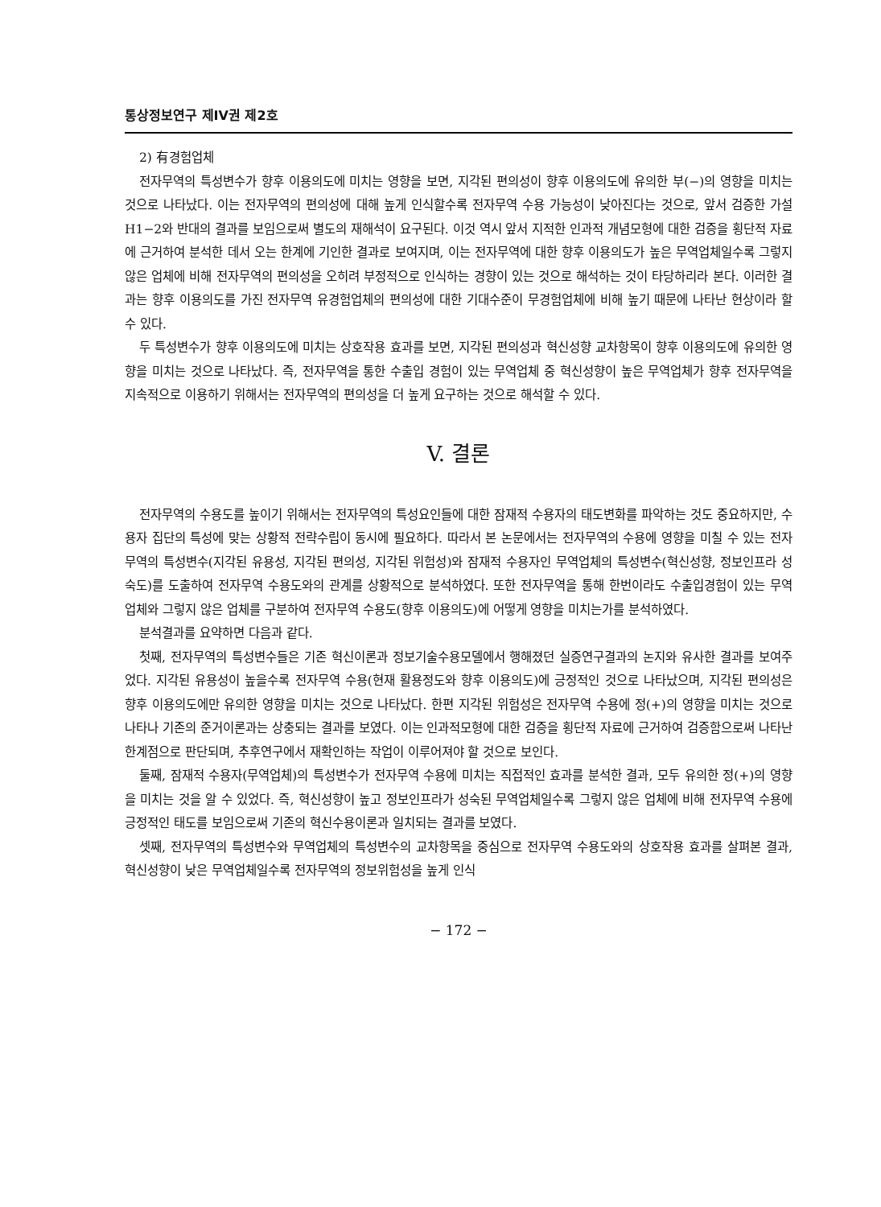통상정보연구 제IV권 제2호
2) 有경험업체
전자무역의 특성변수가 향후 이용의도에 미치는 영향을 보면, 지각된 편의성이 향후 이용의도에 유의한 부(−)의 영향을 미치는 것으로 나타났다. 이는 전자무역의 편의성에 대해 높게 인식할수록 전자무역 수용 가능성이 낮아진다는 것으로, 앞서 검증한 가설 H1−2와 반대의 결과를 보임으로써 별도의 재해석이 요구된다. 이것 역시 앞서 지적한 인과적 개념모형에 대한 검증을 횡단적 자료에 근거하여 분석한 데서 오는 한계에 기인한 결과로 보여지며, 이는 전자무역에 대한 향후 이용의도가 높은 무역업체일수록 그렇지 않은 업체에 비해 전자무역의 편의성을 오히려 부정적으로 인식하는 경향이 있는 것으로 해석하는 것이 타당하리라 본다. 이러한 결과는 향후 이용의도를 가진 전자무역 유경험업체의 편의성에 대한 기대수준이 무경험업체에 비해 높기 때문에 나타난 현상이라 할 수 있다.
두 특성변수가 향후 이용의도에 미치는 상호작용 효과를 보면, 지각된 편의성과 혁신성향 교차항목이 향후 이용의도에 유의한 영향을 미치는 것으로 나타났다. 즉, 전자무역을 통한 수출입 경험이 있는 무역업체 중 혁신성향이 높은 무역업체가 향후 전자무역을 지속적으로 이용하기 위해서는 전자무역의 편의성을 더 높게 요구하는 것으로 해석할 수 있다.
V. 결론
전자무역의 수용도를 높이기 위해서는 전자무역의 특성요인들에 대한 잠재적 수용자의 태도변화를 파악하는 것도 중요하지만, 수용자 집단의 특성에 맞는 상황적 전략수립이 동시에 필요하다. 따라서 본 논문에서는 전자무역의 수용에 영향을 미칠 수 있는 전자무역의 특성변수(지각된 유용성, 지각된 편의성, 지각된 위험성)와 잠재적 수용자인 무역업체의 특성변수(혁신성향, 정보인프라 성숙도)를 도출하여 전자무역 수용도와의 관계를 상황적으로 분석하였다. 또한 전자무역을 통해 한번이라도 수출입경험이 있는 무역업체와 그렇지 않은 업체를 구분하여 전자무역 수용도(향후 이용의도)에 어떻게 영향을 미치는가를 분석하였다.
분석결과를 요약하면 다음과 같다.
첫째, 전자무역의 특성변수들은 기존 혁신이론과 정보기술수용모델에서 행해졌던 실증연구결과의 논지와 유사한 결과를 보여주었다. 지각된 유용성이 높을수록 전자무역 수용(현재 활용정도와 향후 이용의도)에 긍정적인 것으로 나타났으며, 지각된 편의성은 향후 이용의도에만 유의한 영향을 미치는 것으로 나타났다. 한편 지각된 위험성은 전자무역 수용에 정(+)의 영향을 미치는 것으로 나타나 기존의 준거이론과는 상충되는 결과를 보였다. 이는 인과적모형에 대한 검증을 횡단적 자료에 근거하여 검증함으로써 나타난 한계점으로 판단되며, 추후연구에서 재확인하는 작업이 이루어져야 할 것으로 보인다.
둘째, 잠재적 수용자(무역업체)의 특성변수가 전자무역 수용에 미치는 직접적인 효과를 분석한 결과, 모두 유의한 정(+)의 영향을 미치는 것을 알 수 있었다. 즉, 혁신성향이 높고 정보인프라가 성숙된 무역업체일수록 그렇지 않은 업체에 비해 전자무역 수용에 긍정적인 태도를 보임으로써 기존의 혁신수용이론과 일치되는 결과를 보였다.
셋째, 전자무역의 특성변수와 무역업체의 특성변수의 교차항목을 중심으로 전자무역 수용도와의 상호작용 효과를 살펴본 결과, 혁신성향이 낮은 무역업체일수록 전자무역의 정보위험성을 높게 인식
− 172 −